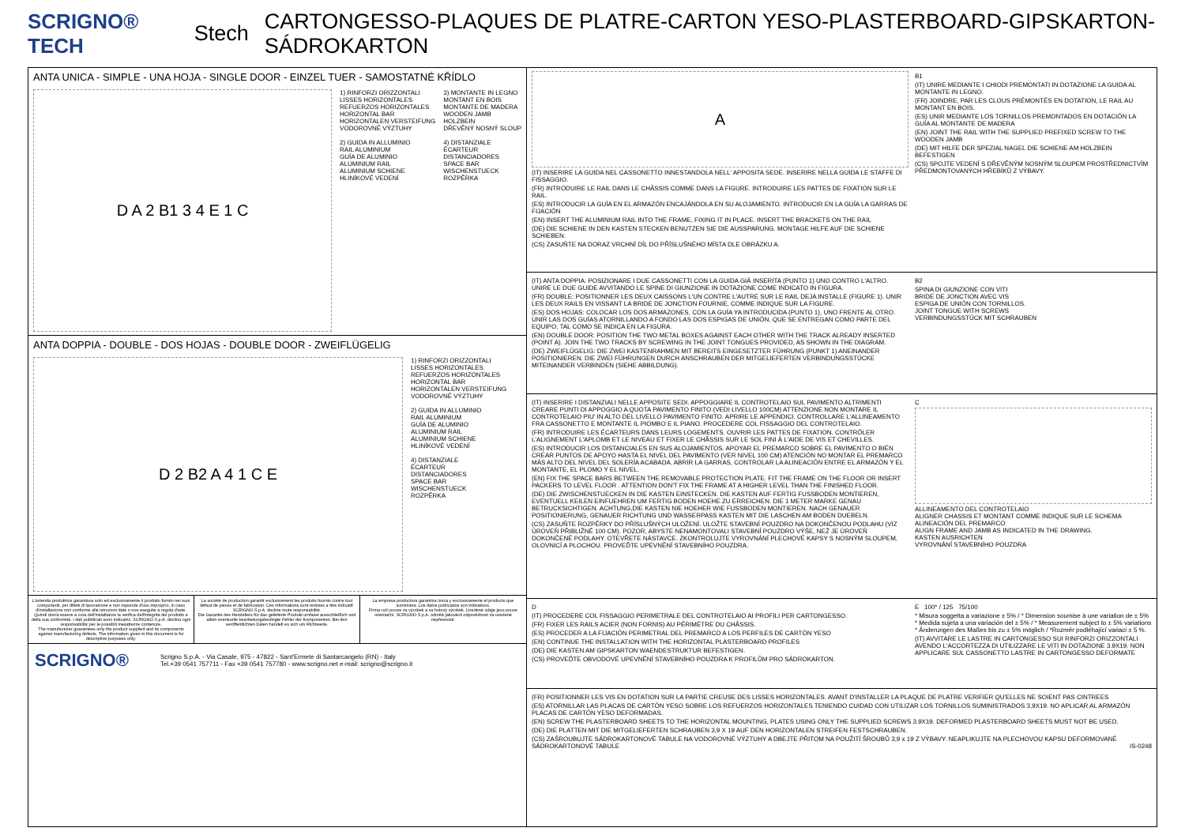SCRIGNO® TECH Stech CARTONGESSO-PLAQUES DE PLATRE-CARTON YESO-PLASTERBOARD-GIPSKARTON-SÁDROKARTON
ANTA UNICA - SIMPLE - UNA HOJA - SINGLE DOOR - EINZEL TUER - SAMOSTATNÉ KŘÍDLO
D A 2 B1 3 4 E 1 C
1) RINFORZI ORIZZONTALI
LISSES HORIZONTALES
REFUERZOS HORIZONTALES
HORIZONTAL BAR
HORIZONTALEN VERSTEIFUNG
VODOROVNÉ VÝZTUHY
2) GUIDA IN ALLUMINIO
RAIL ALUMINIUM
GUÍA DE ALUMINIO
ALUMINIUM RAIL
ALUMINIUM SCHIENE
HLINÍKOVÉ VEDENÍ
3) MONTANTE IN LEGNO
MONTANT EN BOIS
MONTANTE DE MADERA
WOODEN JAMB
HOLZBEIN
DŘEVĚNÝ NOSNÝ SLOUP
4) DISTANZIALE
ÉCARTEUR
DISTANCIADORES
SPACE BAR
WISCHENSTUECK
ROZPĚRKA
ANTA DOPPIA - DOUBLE - DOS HOJAS - DOUBLE DOOR - ZWEIFLÜGELIG
D 2 B2 A 4 1 C E
1) RINFORZI ORIZZONTALI
LISSES HORIZONTALES
REFUERZOS HORIZONTALES
HORIZONTAL BAR
HORIZONTALEN VERSTEIFUNG
VODOROVNÉ VÝZTUHY
2) GUIDA IN ALLUMINIO
RAIL ALUMINIUM
GUÍA DE ALUMINIO
ALUMINIUM RAIL
ALUMINIUM SCHIENE
HLINÍKOVÉ VEDENÍ
4) DISTANZIALE
ÉCARTEUR
DISTANCIADORES
SPACE BAR
WISCHENSTUECK
ROZPĚRKA
L'azienda produttrice garantisce solo ed esclusivamente il prodotto fornito nei suoi componenti, per difetti di lavorazione e non risponde d'uso improprio, in caso d'installazione non conforme alle istruzioni date o non eseguite a regola d'arte. Quindi dovrà essere a cura dell'installatore la verifica dell'integrità del prodotto e della sua conformità. I dati pubblicati sono indicativi. SCRIGNO S.p.A. declina ogni responsabilita' per le possibili inesattezze contenute.
The manufacturer guarantees only the product supplied and its components against manufacturing defects. The information given in this document is for descriptive purposes only.
La société de production garantit exclusivement les produits fournis contre tout défaut de pièces et de fabrication. Ces informations sont remises a titre indicatif. SCRIGNO S.p.A. decline toute responsabilité.
Die Garantie des Herstellers für das gelieferte Produkt umfasst ausschließlich und allein eventuelle bearbeitungsbedingte Fehler der Komponenten. Bei den veröffentlichten Daten handelt es sich um Richtwerte.
La empresa productora garantiza única y exclusivamente el producto que suministra. Los datos publicados son indicativos.
Firma ručí pouze za výrobek a za hotový výrobek. Uvedené údaje jsou pouze orientační. SCRIGNO S.p.A. odmítá jakoukoli odpovědnost za uvedené nepřesnosti.
SCRIGNO® Scrigno S.p.A. - Via Casale, 975 - 47822 - Sant'Ermete di Santarcangelo (RN) - Italy
Tel.+39 0541 757711 - Fax +39 0541 757780 - www.scrigno.net e-mail: scrigno@scrigno.it
A
(IT) INSERIRE LA GUIDA NEL CASSONETTO INNESTANDOLA NELL' APPOSITA SEDE. INSERIRE NELLA GUIDA LE STAFFE DI FISSAGGIO.
(FR) INTRODUIRE LE RAIL DANS LE CHÂSSIS COMME DANS LA FIGURE. INTRODUIRE LES PATTES DE FIXATION SUR LE RAIL.
(ES) INTRODUCIR LA GUÍA EN EL ARMAZÓN ENCAJÁNDOLA EN SU ALOJAMIENTO. INTRODUCIR EN LA GUÍA LA GARRAS DE FIJACIÓN
(EN) INSERT THE ALUMINIUM RAIL INTO THE FRAME, FIXING IT IN PLACE. INSERT THE BRACKETS ON THE RAIL
(DE) DIE SCHIENE IN DEN KASTEN STECKEN BENUTZEN SIE DIE AUSSPARUNG. MONTAGE HILFE AUF DIE SCHIENE SCHIEBEN.
(CS) ZASUŇTE NA DORAZ VRCHNÍ DÍL DO PŘÍSLUŠNÉHO MÍSTA DLE OBRÁZKU A.
B1
(IT) UNIRE MEDIANTE I CHIODI PREMONTATI IN DOTAZIONE LA GUIDA AL MONTANTE IN LEGNO.
(FR) JOINDRE, PAR LES CLOUS PRÉMONTÉS EN DOTATION, LE RAIL AU MONTANT EN BOIS.
(ES) UNIR MEDIANTE LOS TORNILLOS PREMONTADOS EN DOTACIÓN LA GUÍA AL MONTANTE DE MADERA
(EN) JOINT THE RAIL WITH THE SUPPLIED PREFIXED SCREW TO THE WOODEN JAMB
(DE) MIT HILFE DER SPEZIAL NAGEL DIE SCHIENE AM HOLZBEIN BEFESTIGEN
(CS) SPOJTE VEDENÍ S DŘEVĚNÝM NOSNÝM SLOUPEM PROSTŘEDNICTVÍM PŘEDMONTOVANÝCH HŘEBÍKŮ Z VÝBAVY.
(IT) ANTA DOPPIA: POSIZIONARE I DUE CASSONETTI CON LA GUIDA GIÀ INSERITA (PUNTO 1) UNO CONTRO L'ALTRO. UNIRE LE DUE GUIDE AVVITANDO LE SPINE DI GIUNZIONE IN DOTAZIONE COME INDICATO IN FIGURA.
(FR) DOUBLE: POSITIONNER LES DEUX CAISSONS L'UN CONTRE L'AUTRE SUR LE RAIL DEJA INSTALLE (FIGURE 1). UNIR LES DEUX RAILS EN VISSANT LA BRIDE DE JONCTION FOURNIE, COMME INDIQUE SUR LA FIGURE.
(ES) DOS HOJAS: COLOCAR LOS DOS ARMAZONES, CON LA GUÍA YA INTRODUCIDA (PUNTO 1), UNO FRENTE AL OTRO. UNIR LAS DOS GUÍAS ATORNILLANDO A FONDO LAS DOS ESPIGAS DE UNIÓN, QUE SE ENTREGAN COMO PARTE DEL EQUIPO, TAL COMO SE INDICA EN LA FIGURA.
(EN) DOUBLE DOOR: POSITION THE TWO METAL BOXES AGAINST EACH OTHER WITH THE TRACK ALREADY INSERTED (POINT A). JOIN THE TWO TRACKS BY SCREWING IN THE JOINT TONGUES PROVIDED, AS SHOWN IN THE DIAGRAM.
(DE) ZWEIFLÜGELIG: DIE ZWEI KASTENRAHMEN MIT BEREITS EINGESETZTER FÜHRUNG (PUNKT 1) ANEINANDER POSITIONIEREN. DIE ZWEI FÜHRUNGEN DURCH ANSCHRAUBEN DER MITGELIEFERTEN VERBINDUNGSSTÜCKE MITEINANDER VERBINDEN (SIEHE ABBILDUNG).
B2
SPINA DI GIUNZIONE CON VITI
BRIDE DE JONCTION AVEC VIS
ESPIGA DE UNIÓN CON TORNILLOS.
JOINT TONGUE WITH SCREWS
VERBINDUNGSSTÜCK MIT SCHRAUBEN
(IT) INSERIRE I DISTANZIALI NELLE APPOSITE SEDI. APPOGGIARE IL CONTROTELAIO SUL PAVIMENTO ALTRIMENTI CREARE PUNTI DI APPOGGIO A QUOTA PAVIMENTO FINITO (VEDI LIVELLO 100CM) ATTENZIONE NON MONTARE IL CONTROTELAIO PIU' IN ALTO DEL LIVELLO PAVIMENTO FINITO. APRIRE LE APPENDICI. CONTROLLARE L'ALLINEAMENTO FRA CASSONETTO E MONTANTE IL PIOMBO E IL PIANO. PROCEDERE COL FISSAGGIO DEL CONTROTELAIO.
(FR) INTRODUIRE LES ÉCARTEURS DANS LEURS LOGEMENTS. OUVRIR LES PATTES DE FIXATION. CONTRÔLER L'ALIGNEMENT L'APLOMB ET LE NIVEAU ET FIXER LE CHÂSSIS SUR LE SOL FINI À L'AIDE DE VIS ET CHEVILLES.
(ES) INTRODUCIR LOS DISTANCIALES EN SUS ALOJAMIENTOS. APOYAR EL PREMARCO SOBRE EL PAVIMENTO O BIÉN CREAR PUNTOS DE APOYO HASTA EL NIVEL DEL PAVIMENTO (VER NIVEL 100 CM) ATENCIÓN NO MONTAR EL PREMARCO MÁS ALTO DEL NIVEL DEL SOLERÍA ACABADA. ABRIR LA GARRAS, CONTROLAR LA ALINEACIÓN ENTRE EL ARMAZÓN Y EL MONTANTE, EL PLOMO Y EL NIVEL.
(EN) FIX THE SPACE BARS BETWEEN THE REMOVABLE PROTECTION PLATE. FIT THE FRAME ON THE FLOOR OR INSERT PACKERS TO LEVEL FLOOR . ATTENTION DON'T FIX THE FRAME AT A HIGHER LEVEL THAN THE FINISHED FLOOR.
(DE) DIE ZWISCHENSTUECKEN IN DIE KASTEN EINSTECKEN. DIE KASTEN AUF FERTIG FUSSBODEN MONTIEREN, EVENTUELL KEILEN EINFUEHREN UM FERTIG BODEN HOEHE ZU ERREICHEN. DIE 1 METER MARKE GENAU BETRUCKSICHTIGEN. ACHTUNG,DIE KASTEN NIE HOEHER WIE FUSSBODEN MONTIEREN. NACH GENAUER POSITIONIERUNG, GENAUER RICHTUNG UND WASSERPASS KASTEN MIT DIE LASCHEN AM BODEN DUEBELN.
(CS) ZASUŇTE ROZPĚRKY DO PŘÍSLUŠNÝCH ULOŽENÍ. ULOŽTE STAVEBNÍ POUZDRO NA DOKONČENOU PODLAHU (VIZ ÚROVEŇ PŘIBLIŽNĚ 100 CM). POZOR, ABYSTE NENAMONTOVALI STAVEBNÍ POUZDRO VÝŠE, NEŽ JE ÚROVEŇ DOKONČENÉ PODLAHY. OTEVŘETE NÁSTAVCE. ZKONTROLUJTE VYROVNÁNÍ PLECHOVÉ KAPSY S NOSNÝM SLOUPEM, OLOVNICÍ A PLOCHOU. PROVEĎTE UPEVNĚNÍ STAVEBNÍHO POUZDRA.
C
ALLINEAMENTO DEL CONTROTELAIO
ALIGNER CHASSIS ET MONTANT COMME INDIQUE SUR LE SCHEMA
ALINEACIÓN DEL PREMARCO
ALIGN FRAME AND JAMB AS INDICATED IN THE DRAWING.
KASTEN AUSRICHTEN
VYROVNÁNÍ STAVEBNÍHO POUZDRA
D
(IT) PROCEDERE COL FISSAGGIO PERIMETRALE DEL CONTROTELAIO AI PROFILI PER CARTONGESSO.
(FR) FIXER LES RAILS ACIER (NON FORNIS) AU PÉRIMÈTRE DU CHÂSSIS.
(ES) PROCEDER A LA FIJACIÓN PERIMETRAL DEL PREMARCO A LOS PERFILES DE CARTÓN YESO
(EN) CONTINUE THE INSTALLATION WITH THE HORIZONTAL PLASTERBOARD PROFILES
(DE) DIE KASTEN AM GIPSKARTON WAENDESTRUKTUR BEFESTIGEN.
(CS) PROVEĎTE OBVODOVÉ UPEVNĚNÍ STAVEBNÍHO POUZDRA K PROFILŮM PRO SÁDROKARTON.
E 100* / 125 75/100
* Misura soggetta a variazione ± 5% / * Dimension soumise à une variation de ± 5%
* Medida sujeta a una variación del ± 5% / * Measurement subject to ± 5% variations
* Änderungen des Maßes bis zu ± 5% möglich / *Rozměr podléhající variaci ± 5 %.
(IT) AVVITARE LE LASTRE IN CARTONGESSO SUI RINFORZI ORIZZONTALI AVENDO L'ACCORTEZZA DI UTILIZZARE LE VITI IN DOTAZIONE 3.9X19. NON APPLICARE SUL CASSONETTO LASTRE IN CARTONGESSO DEFORMATE
(FR) POSITIONNER LES VIS EN DOTATION SUR LA PARTIE CREUSE DES LISSES HORIZONTALES. AVANT D'INSTALLER LA PLAQUE DE PLATRE VERIFIER QU'ELLES NE SOIENT PAS CINTREES
(ES) ATORNILLAR LAS PLACAS DE CARTÓN YESO SOBRE LOS REFUERZOS HORIZONTALES TENIENDO CUIDAD CON UTILIZAR LOS TORNILLOS SUMINISTRADOS 3,9X19. NO APLICAR AL ARMAZÓN PLACAS DE CARTÓN YESO DEFORMADAS.
(EN) SCREW THE PLASTERBOARD SHEETS TO THE HORIZONTAL MOUNTING, PLATES USING ONLY THE SUPPLIED SCREWS 3.9X19. DEFORMED PLASTERBOARD SHEETS MUST NOT BE USED.
(DE) DIE PLATTEN MIT DIE MITGELIEFERTEN SCHRAUBEN 3,9 X 19 AUF DEN HORIZONTALEN STREIFEN FESTSCHRAUBEN.
(CS) ZAŠROUBUJTE SÁDROKARTONOVÉ TABULE NA VODOROVNÉ VÝZTUHY A DBEJTE PŘITOM NA POUŽITÍ ŠROUBŮ 3,9 x 19 Z VÝBAVY. NEAPLIKUJTE NA PLECHOVOU KAPSU DEFORMOVANÉ SÁDROKARTONOVÉ TABULE IS-0248